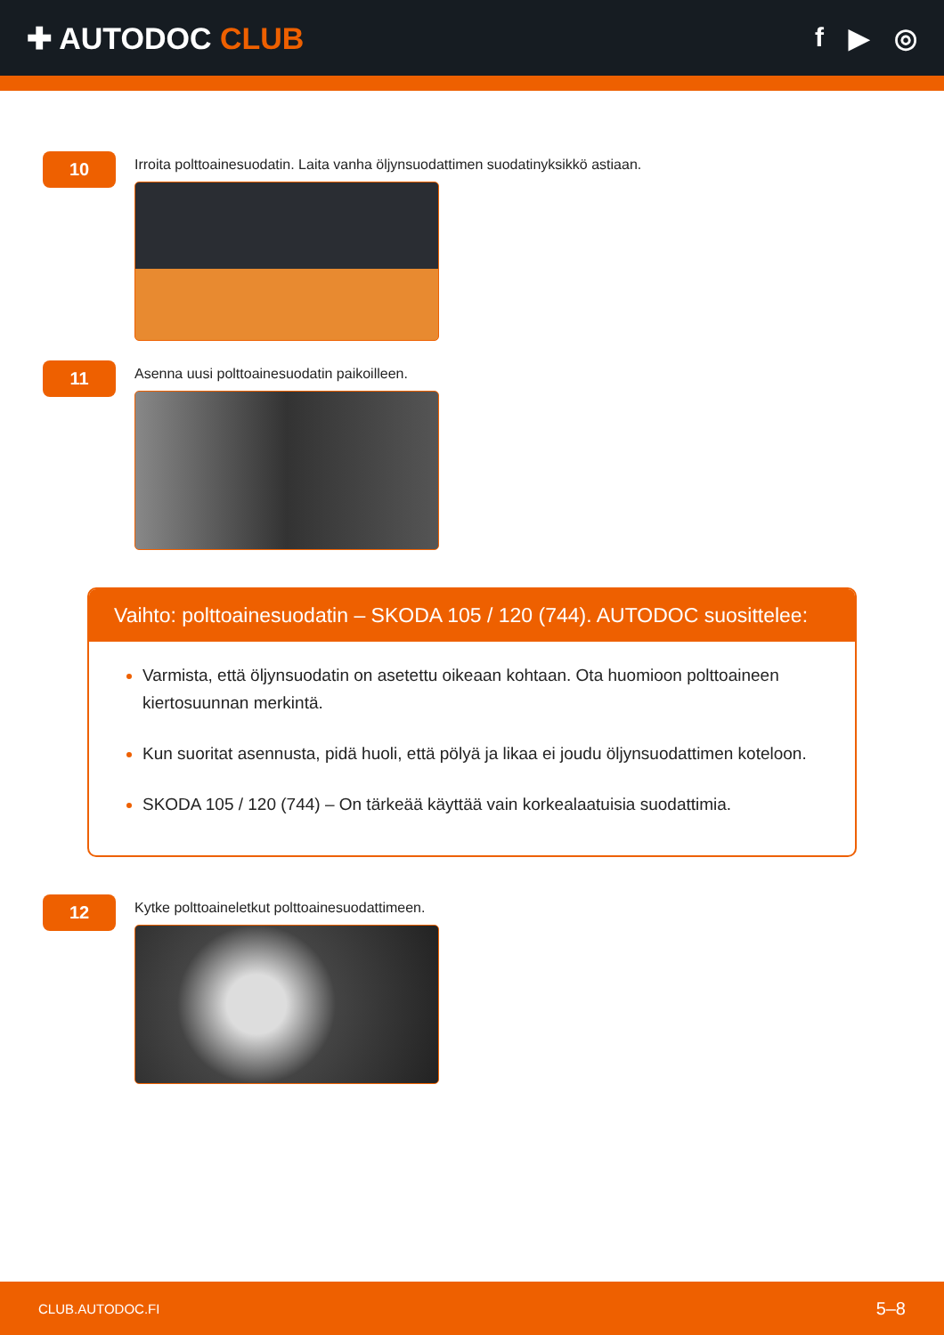✚ AUTODOC CLUB f ▶ ◎
10
Irroita polttoainesuodatin. Laita vanha öljynsuodattimen suodatinyksikkö astiaan.
11
Asenna uusi polttoainesuodatin paikoilleen.
Vaihto: polttoainesuodatin – SKODA 105 / 120 (744). AUTODOC suosittelee:
Varmista, että öljynsuodatin on asetettu oikeaan kohtaan. Ota huomioon polttoaineen kiertosuunnan merkintä.
Kun suoritat asennusta, pidä huoli, että pölyä ja likaa ei joudu öljynsuodattimen koteloon.
SKODA 105 / 120 (744) – On tärkeää käyttää vain korkealaatuisia suodattimia.
12
Kytke polttoaineletkut polttoainesuodattimeen.
CLUB.AUTODOC.FI 5–8